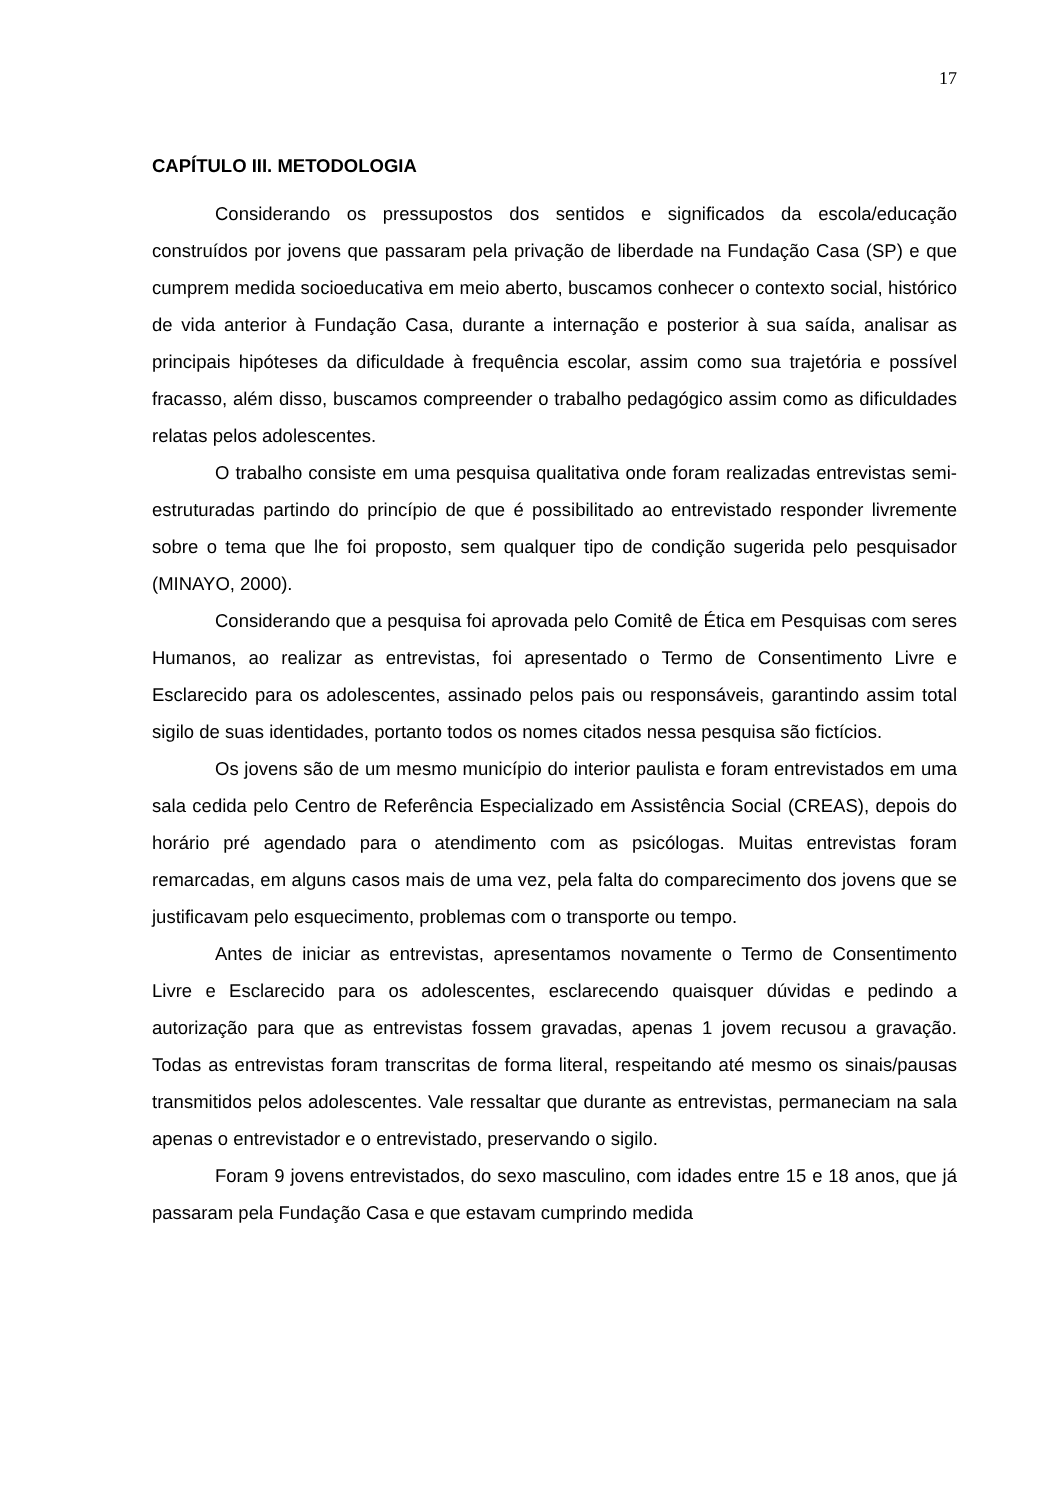17
CAPÍTULO III. METODOLOGIA
Considerando os pressupostos dos sentidos e significados da escola/educação construídos por jovens que passaram pela privação de liberdade na Fundação Casa (SP) e que cumprem medida socioeducativa em meio aberto, buscamos conhecer o contexto social, histórico de vida anterior à Fundação Casa, durante a internação e posterior à sua saída, analisar as principais hipóteses da dificuldade à frequência escolar, assim como sua trajetória e possível fracasso, além disso, buscamos compreender o trabalho pedagógico assim como as dificuldades relatas pelos adolescentes.
O trabalho consiste em uma pesquisa qualitativa onde foram realizadas entrevistas semi-estruturadas partindo do princípio de que é possibilitado ao entrevistado responder livremente sobre o tema que lhe foi proposto, sem qualquer tipo de condição sugerida pelo pesquisador (MINAYO, 2000).
Considerando que a pesquisa foi aprovada pelo Comitê de Ética em Pesquisas com seres Humanos, ao realizar as entrevistas, foi apresentado o Termo de Consentimento Livre e Esclarecido para os adolescentes, assinado pelos pais ou responsáveis, garantindo assim total sigilo de suas identidades, portanto todos os nomes citados nessa pesquisa são fictícios.
Os jovens são de um mesmo município do interior paulista e foram entrevistados em uma sala cedida pelo Centro de Referência Especializado em Assistência Social (CREAS), depois do horário pré agendado para o atendimento com as psicólogas. Muitas entrevistas foram remarcadas, em alguns casos mais de uma vez, pela falta do comparecimento dos jovens que se justificavam pelo esquecimento, problemas com o transporte ou tempo.
Antes de iniciar as entrevistas, apresentamos novamente o Termo de Consentimento Livre e Esclarecido para os adolescentes, esclarecendo quaisquer dúvidas e pedindo a autorização para que as entrevistas fossem gravadas, apenas 1 jovem recusou a gravação. Todas as entrevistas foram transcritas de forma literal, respeitando até mesmo os sinais/pausas transmitidos pelos adolescentes. Vale ressaltar que durante as entrevistas, permaneciam na sala apenas o entrevistador e o entrevistado, preservando o sigilo.
Foram 9 jovens entrevistados, do sexo masculino, com idades entre 15 e 18 anos, que já passaram pela Fundação Casa e que estavam cumprindo medida